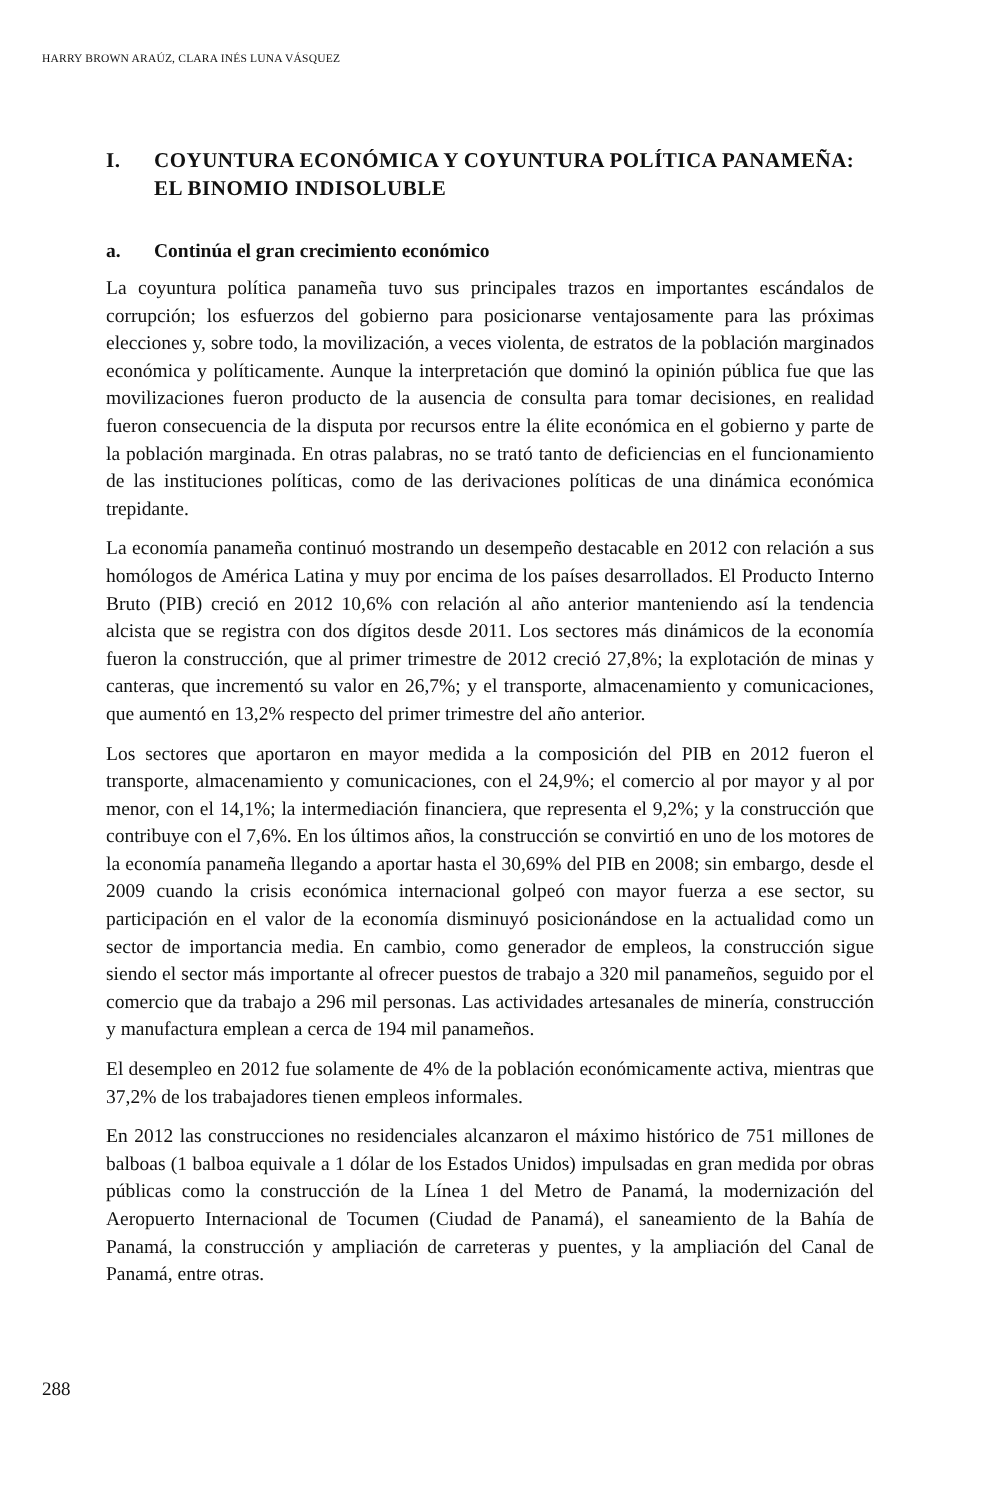HARRY BROWN ARAÚZ, CLARA INÉS LUNA VÁSQUEZ
I. COYUNTURA ECONÓMICA Y COYUNTURA POLÍTICA PANAMEÑA: EL BINOMIO INDISOLUBLE
a. Continúa el gran crecimiento económico
La coyuntura política panameña tuvo sus principales trazos en importantes escándalos de corrupción; los esfuerzos del gobierno para posicionarse ventajosamente para las próximas elecciones y, sobre todo, la movilización, a veces violenta, de estratos de la población marginados económica y políticamente. Aunque la interpretación que dominó la opinión pública fue que las movilizaciones fueron producto de la ausencia de consulta para tomar decisiones, en realidad fueron consecuencia de la disputa por recursos entre la élite económica en el gobierno y parte de la población marginada. En otras palabras, no se trató tanto de deficiencias en el funcionamiento de las instituciones políticas, como de las derivaciones políticas de una dinámica económica trepidante.
La economía panameña continuó mostrando un desempeño destacable en 2012 con relación a sus homólogos de América Latina y muy por encima de los países desarrollados. El Producto Interno Bruto (PIB) creció en 2012 10,6% con relación al año anterior manteniendo así la tendencia alcista que se registra con dos dígitos desde 2011. Los sectores más dinámicos de la economía fueron la construcción, que al primer trimestre de 2012 creció 27,8%; la explotación de minas y canteras, que incrementó su valor en 26,7%; y el transporte, almacenamiento y comunicaciones, que aumentó en 13,2% respecto del primer trimestre del año anterior.
Los sectores que aportaron en mayor medida a la composición del PIB en 2012 fueron el transporte, almacenamiento y comunicaciones, con el 24,9%; el comercio al por mayor y al por menor, con el 14,1%; la intermediación financiera, que representa el 9,2%; y la construcción que contribuye con el 7,6%. En los últimos años, la construcción se convirtió en uno de los motores de la economía panameña llegando a aportar hasta el 30,69% del PIB en 2008; sin embargo, desde el 2009 cuando la crisis económica internacional golpeó con mayor fuerza a ese sector, su participación en el valor de la economía disminuyó posicionándose en la actualidad como un sector de importancia media. En cambio, como generador de empleos, la construcción sigue siendo el sector más importante al ofrecer puestos de trabajo a 320 mil panameños, seguido por el comercio que da trabajo a 296 mil personas. Las actividades artesanales de minería, construcción y manufactura emplean a cerca de 194 mil panameños.
El desempleo en 2012 fue solamente de 4% de la población económicamente activa, mientras que 37,2% de los trabajadores tienen empleos informales.
En 2012 las construcciones no residenciales alcanzaron el máximo histórico de 751 millones de balboas (1 balboa equivale a 1 dólar de los Estados Unidos) impulsadas en gran medida por obras públicas como la construcción de la Línea 1 del Metro de Panamá, la modernización del Aeropuerto Internacional de Tocumen (Ciudad de Panamá), el saneamiento de la Bahía de Panamá, la construcción y ampliación de carreteras y puentes, y la ampliación del Canal de Panamá, entre otras.
288